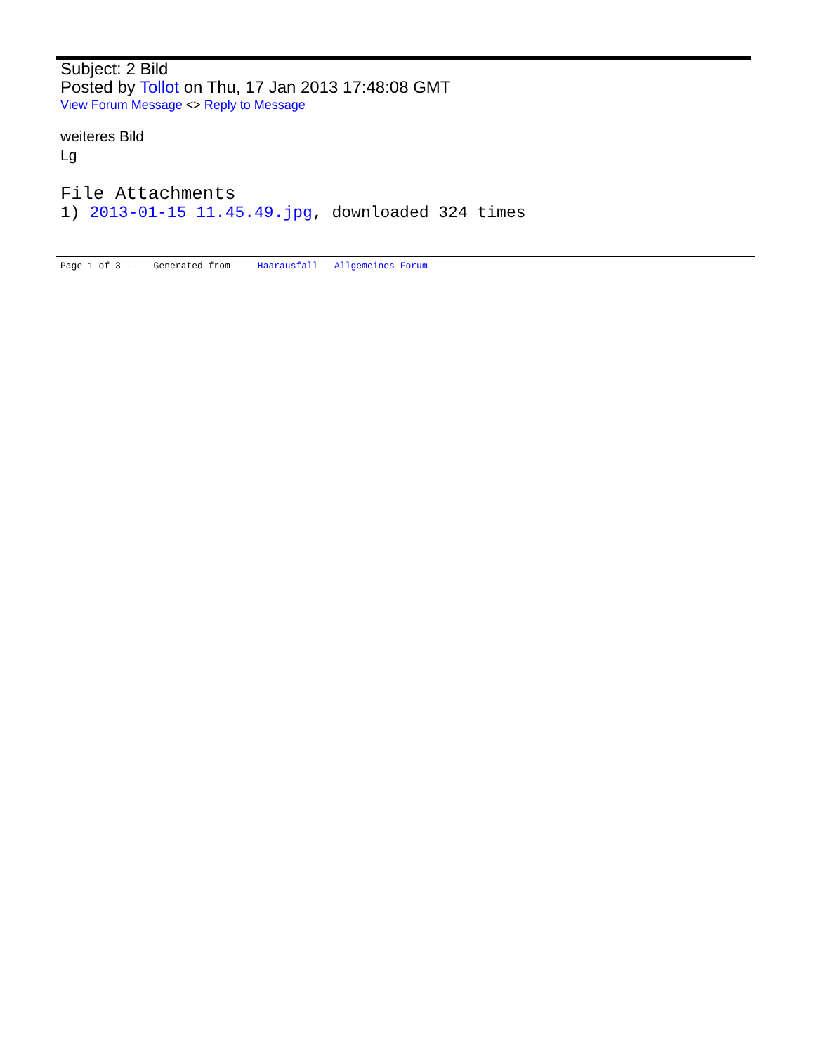Subject: 2 Bild
Posted by Tollot on Thu, 17 Jan 2013 17:48:08 GMT
View Forum Message <> Reply to Message
weiteres Bild
Lg
File Attachments
1) 2013-01-15 11.45.49.jpg, downloaded 324 times
Page 1 of 3 ---- Generated from Haarausfall - Allgemeines Forum